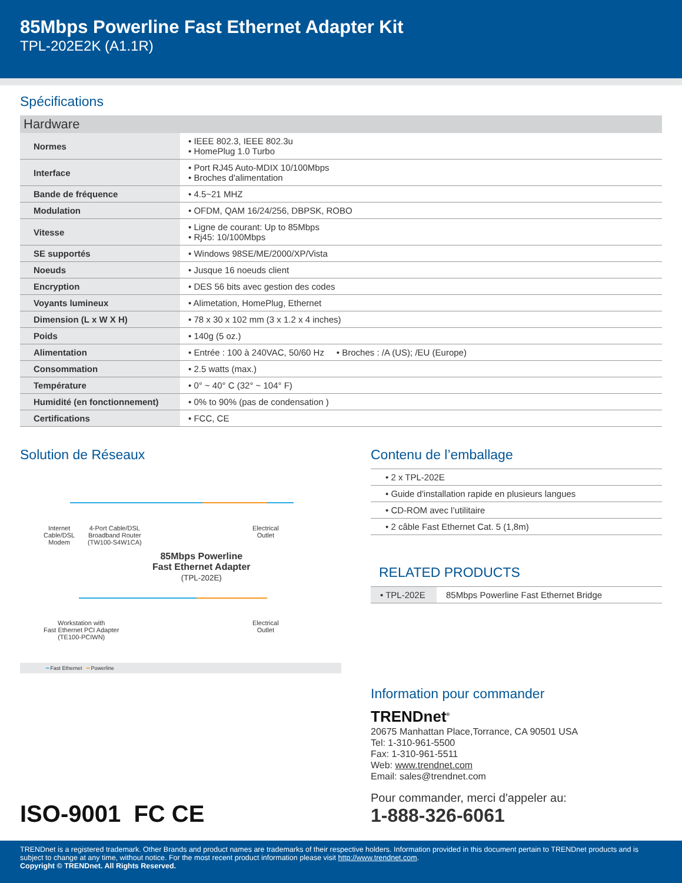85Mbps Powerline Fast Ethernet Adapter Kit
TPL-202E2K (A1.1R)
Spécifications
| Hardware | |
| --- | --- |
| Normes | • IEEE 802.3, IEEE 802.3u • HomePlug 1.0 Turbo |
| Interface | • Port RJ45 Auto-MDIX 10/100Mbps • Broches d'alimentation |
| Bande de fréquence | • 4.5~21 MHZ |
| Modulation | • OFDM, QAM 16/24/256, DBPSK, ROBO |
| Vitesse | • Ligne de courant: Up to 85Mbps • Rj45: 10/100Mbps |
| SE supportés | • Windows 98SE/ME/2000/XP/Vista |
| Noeuds | • Jusque 16 noeuds client |
| Encryption | • DES 56 bits avec gestion des codes |
| Voyants lumineux | • Alimetation, HomePlug, Ethernet |
| Dimension (L x W X H) | • 78 x 30 x 102 mm (3 x 1.2 x 4 inches) |
| Poids | • 140g (5 oz.) |
| Alimentation | • Entrée : 100 à 240VAC, 50/60 Hz • Broches : /A (US); /EU (Europe) |
| Consommation | • 2.5 watts (max.) |
| Température | • 0° ~ 40° C (32° ~ 104° F) |
| Humidité (en fonctionnement) | • 0% to 90% (pas de condensation ) |
| Certifications | • FCC, CE |
Solution de Réseaux
Internet
Cable/DSL
Modem
4-Port Cable/DSL
Broadband Router
(TW100-S4W1CA)
Electrical
Outlet
85Mbps Powerline
Fast Ethernet Adapter
(TPL-202E)
Workstation with
Fast Ethernet PCI Adapter
(TE100-PCIWN)
Electrical
Outlet
━ Fast Ethernet ━ Powerline
Contenu de l’emballage
• 2 x TPL-202E
• Guide d'installation rapide en plusieurs langues
• CD-ROM avec l’utilitaire
• 2 câble Fast Ethernet Cat. 5 (1,8m)
RELATED PRODUCTS
| • TPL-202E | 85Mbps Powerline Fast Ethernet Bridge |
Information pour commander
TRENDnet<sup>®</sup>
20675 Manhattan Place,Torrance, CA 90501 USA
Tel: 1-310-961-5500
Fax: 1-310-961-5511
Web: www.trendnet.com
Email: sales@trendnet.com
Pour commander, merci d'appeler au:
1-888-326-6061
ISO-9001 FC CE
TRENDnet is a registered trademark. Other Brands and product names are trademarks of their respective holders. Information provided in this document pertain to TRENDnet products and is subject to change at any time, without notice. For the most recent product information please visit http://www.trendnet.com.
Copyright © TRENDnet. All Rights Reserved.